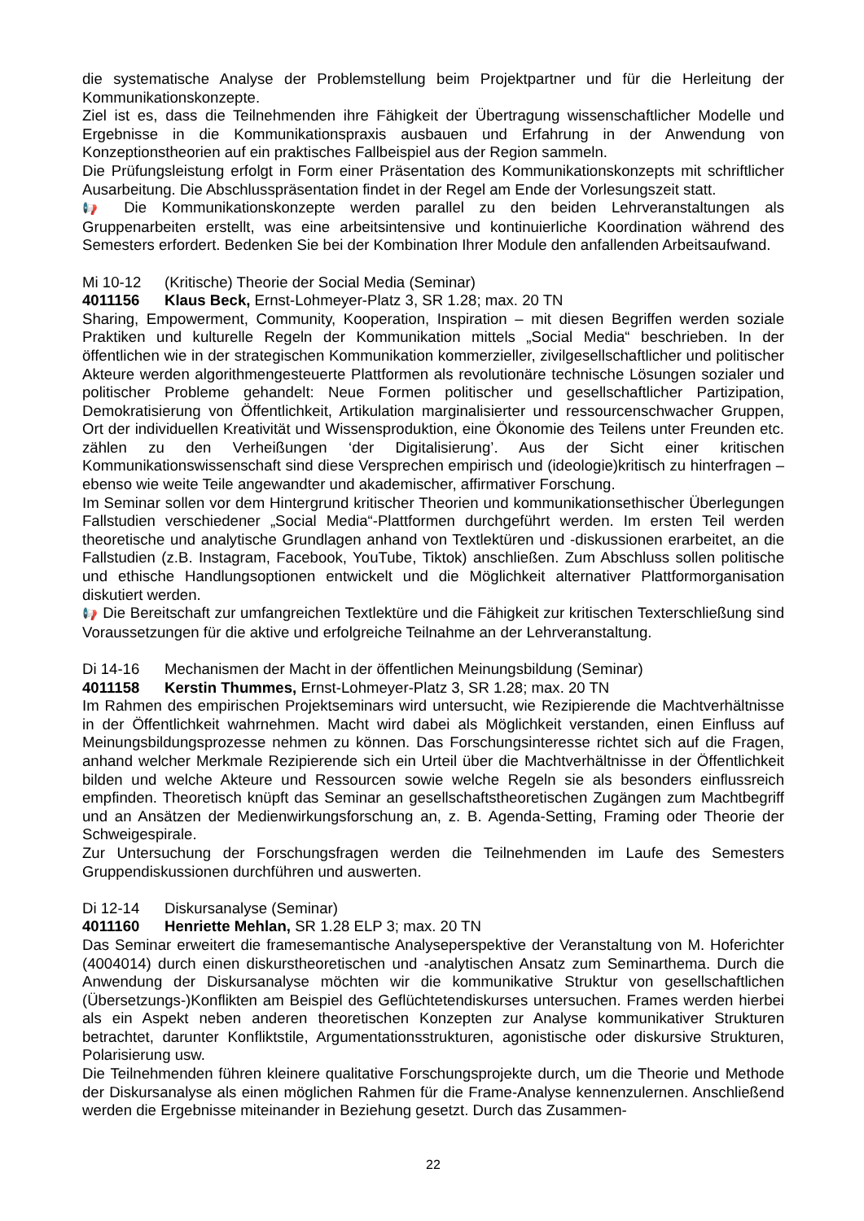die systematische Analyse der Problemstellung beim Projektpartner und für die Herleitung der Kommunikationskonzepte.
Ziel ist es, dass die Teilnehmenden ihre Fähigkeit der Übertragung wissenschaftlicher Modelle und Ergebnisse in die Kommunikationspraxis ausbauen und Erfahrung in der Anwendung von Konzeptionstheorien auf ein praktisches Fallbeispiel aus der Region sammeln.
Die Prüfungsleistung erfolgt in Form einer Präsentation des Kommunikationskonzepts mit schriftlicher Ausarbeitung. Die Abschlusspräsentation findet in der Regel am Ende der Vorlesungszeit statt.
📢 Die Kommunikationskonzepte werden parallel zu den beiden Lehrveranstaltungen als Gruppenarbeiten erstellt, was eine arbeitsintensive und kontinuierliche Koordination während des Semesters erfordert. Bedenken Sie bei der Kombination Ihrer Module den anfallenden Arbeitsaufwand.
Mi 10-12 (Kritische) Theorie der Social Media (Seminar)
4011156 Klaus Beck, Ernst-Lohmeyer-Platz 3, SR 1.28; max. 20 TN
Sharing, Empowerment, Community, Kooperation, Inspiration – mit diesen Begriffen werden soziale Praktiken und kulturelle Regeln der Kommunikation mittels „Social Media“ beschrieben. In der öffentlichen wie in der strategischen Kommunikation kommerzieller, zivilgesellschaftlicher und politischer Akteure werden algorithmengesteuerte Plattformen als revolutionäre technische Lösungen sozialer und politischer Probleme gehandelt: Neue Formen politischer und gesellschaftlicher Partizipation, Demokratisierung von Öffentlichkeit, Artikulation marginalisierter und ressourcenschwacher Gruppen, Ort der individuellen Kreativität und Wissensproduktion, eine Ökonomie des Teilens unter Freunden etc. zählen zu den Verheißungen ‘der Digitalisierung’. Aus der Sicht einer kritischen Kommunikationswissenschaft sind diese Versprechen empirisch und (ideologie)kritisch zu hinterfragen – ebenso wie weite Teile angewandter und akademischer, affirmativer Forschung.
Im Seminar sollen vor dem Hintergrund kritischer Theorien und kommunikationsethischer Überlegungen Fallstudien verschiedener „Social Media“-Plattformen durchgeführt werden. Im ersten Teil werden theoretische und analytische Grundlagen anhand von Textlektüren und -diskussionen erarbeitet, an die Fallstudien (z.B. Instagram, Facebook, YouTube, Tiktok) anschließen. Zum Abschluss sollen politische und ethische Handlungsoptionen entwickelt und die Möglichkeit alternativer Plattformorganisation diskutiert werden.
📢 Die Bereitschaft zur umfangreichen Textlektüre und die Fähigkeit zur kritischen Texterschließung sind Voraussetzungen für die aktive und erfolgreiche Teilnahme an der Lehrveranstaltung.
Di 14-16 Mechanismen der Macht in der öffentlichen Meinungsbildung (Seminar)
4011158 Kerstin Thummes, Ernst-Lohmeyer-Platz 3, SR 1.28; max. 20 TN
Im Rahmen des empirischen Projektseminars wird untersucht, wie Rezipierende die Machtverhältnisse in der Öffentlichkeit wahrnehmen. Macht wird dabei als Möglichkeit verstanden, einen Einfluss auf Meinungsbildungsprozesse nehmen zu können. Das Forschungsinteresse richtet sich auf die Fragen, anhand welcher Merkmale Rezipierende sich ein Urteil über die Machtverhältnisse in der Öffentlichkeit bilden und welche Akteure und Ressourcen sowie welche Regeln sie als besonders einflussreich empfinden. Theoretisch knüpft das Seminar an gesellschaftstheoretischen Zugängen zum Machtbegriff und an Ansätzen der Medienwirkungsforschung an, z. B. Agenda-Setting, Framing oder Theorie der Schweigespirale.
Zur Untersuchung der Forschungsfragen werden die Teilnehmenden im Laufe des Semesters Gruppendiskussionen durchführen und auswerten.
Di 12-14 Diskursanalyse (Seminar)
4011160 Henriette Mehlan, SR 1.28 ELP 3; max. 20 TN
Das Seminar erweitert die framesemantische Analyseperspektive der Veranstaltung von M. Hoferichter (4004014) durch einen diskurstheoretischen und -analytischen Ansatz zum Seminarthema. Durch die Anwendung der Diskursanalyse möchten wir die kommunikative Struktur von gesellschaftlichen (Übersetzungs-)Konflikten am Beispiel des Geflüchtetendiskurses untersuchen. Frames werden hierbei als ein Aspekt neben anderen theoretischen Konzepten zur Analyse kommunikativer Strukturen betrachtet, darunter Konfliktstile, Argumentationsstrukturen, agonistische oder diskursive Strukturen, Polarisierung usw.
Die Teilnehmenden führen kleinere qualitative Forschungsprojekte durch, um die Theorie und Methode der Diskursanalyse als einen möglichen Rahmen für die Frame-Analyse kennenzulernen. Anschließend werden die Ergebnisse miteinander in Beziehung gesetzt. Durch das Zusammen-
22